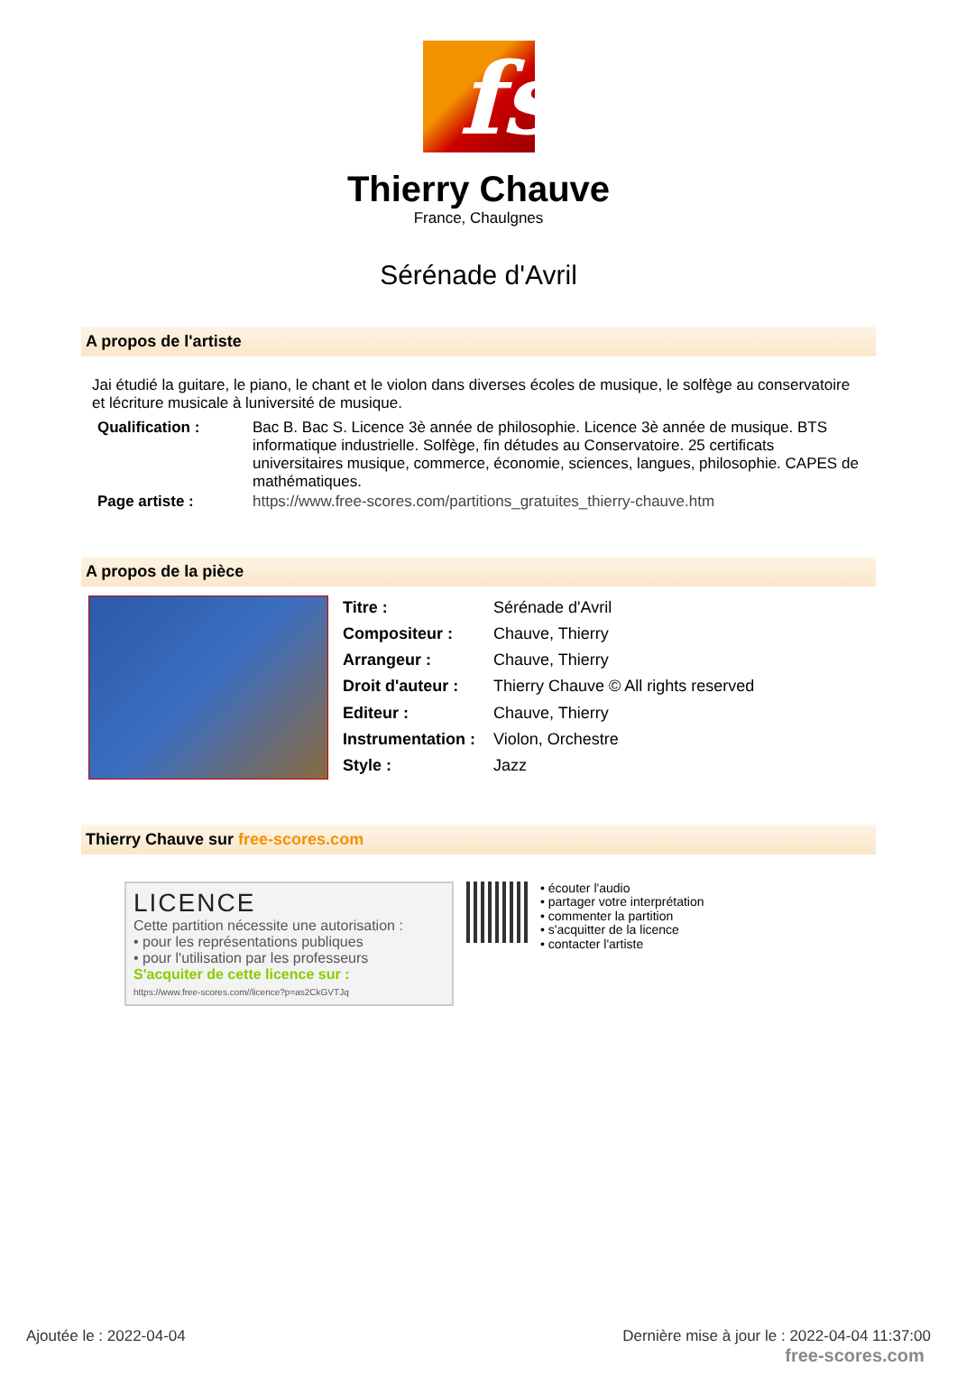fs
Thierry Chauve
France, Chaulgnes
Sérénade d'Avril
A propos de l'artiste
Jai étudié la guitare, le piano, le chant et le violon dans diverses écoles de musique, le solfège au conservatoire et lécriture musicale à luniversité de musique.
| Qualification : | Bac B. Bac S. Licence 3è année de philosophie. Licence 3è année de musique. BTS informatique industrielle. Solfège, fin détudes au Conservatoire. 25 certificats universitaires musique, commerce, économie, sciences, langues, philosophie. CAPES de mathématiques. |
| Page artiste : | https://www.free-scores.com/partitions_gratuites_thierry-chauve.htm |
A propos de la pièce
| Titre : | Sérénade d'Avril |
| Compositeur : | Chauve, Thierry |
| Arrangeur : | Chauve, Thierry |
| Droit d'auteur : | Thierry Chauve © All rights reserved |
| Editeur : | Chauve, Thierry |
| Instrumentation : | Violon, Orchestre |
| Style : | Jazz |
Thierry Chauve sur free-scores.com
LICENCE
Cette partition nécessite une autorisation :
• pour les représentations publiques
• pour l'utilisation par les professeurs
S'acquiter de cette licence sur :
https://www.free-scores.com//licence?p=as2CkGVTJq
• écouter l'audio
• partager votre interprétation
• commenter la partition
• s'acquitter de la licence
• contacter l'artiste
Ajoutée le : 2022-04-04 Dernière mise à jour le : 2022-04-04 11:37:00
free-scores.com